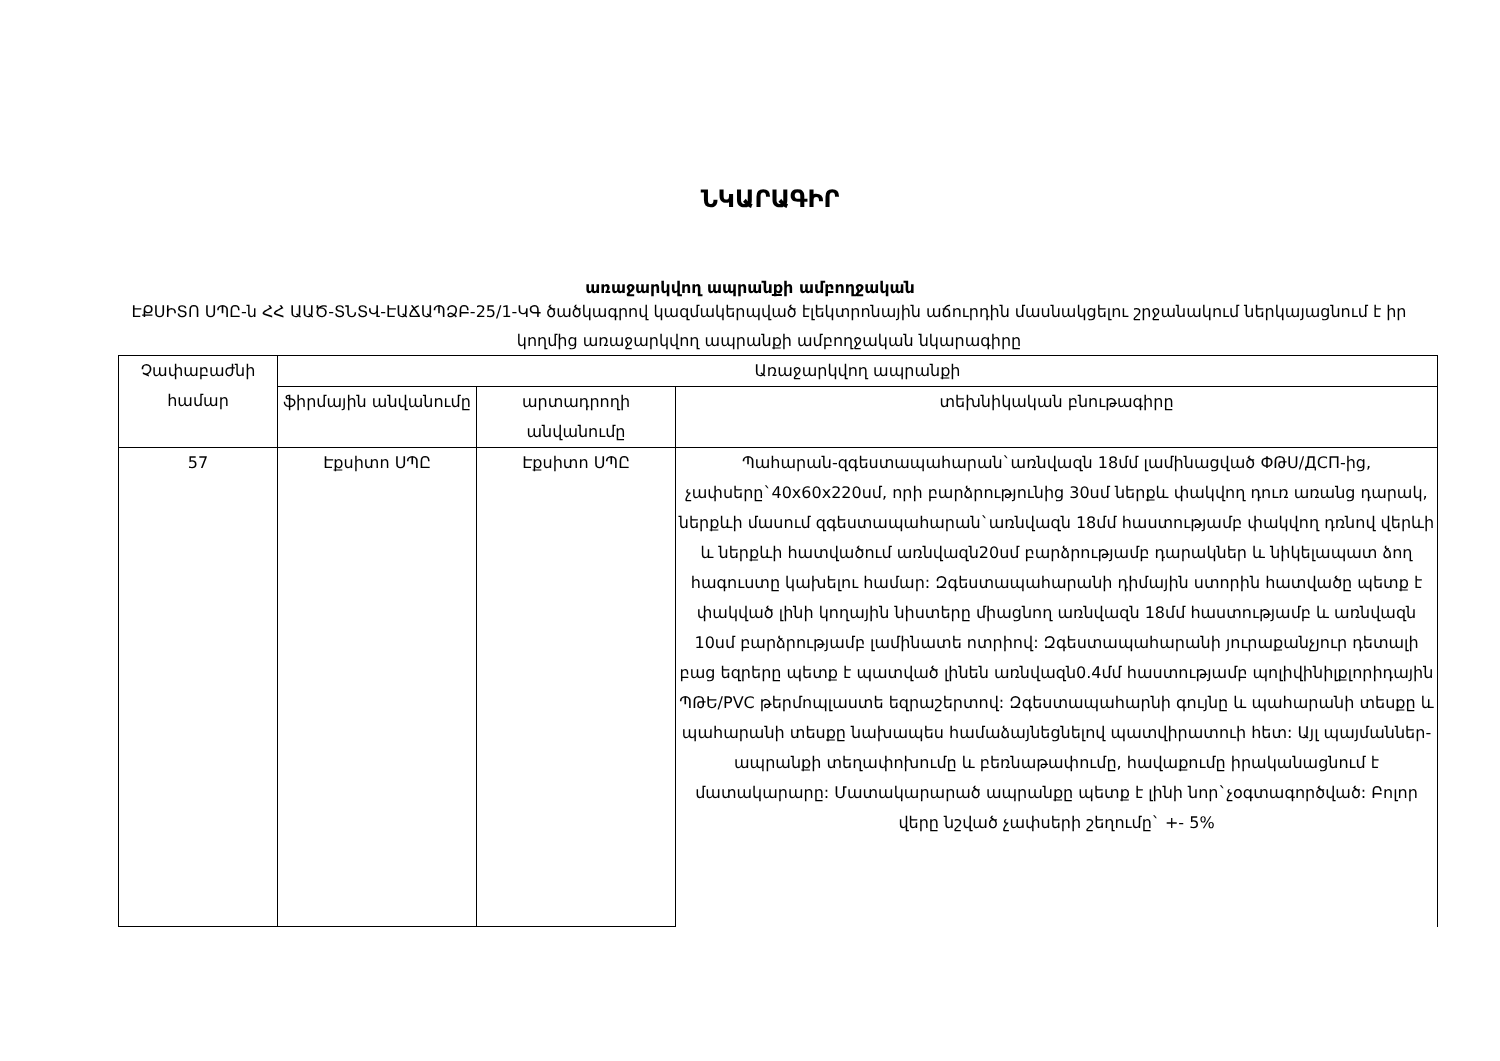ՆԿԱՐԱԳԻՐ
առաջարկվող ապրանքի ամբողջական
ԷՔՍԻՏՈ ՍՊԸ-ն ՀՀ ԱԱԾ-ՏՆՏՎ-ԷԱՃԱՊՁԲ-25/1-ԿԳ ծածկագրով կազմակերպված էլեկտրոնային աճուրդին մասնակցելու շրջանակում ներկայացնում է իր կողմից առաջարկվող ապրանքի ամբողջական նկարագիրը
| Չափաբաժնի համար | Առաջարկվող ապրանքի | | |
| --- | --- | --- | --- |
| | ֆիրմային անվանումը | արտադրողի անվանումը | տեխնիկական բնութագիրը |
| 57 | Էքսիտո ՍՊԸ | Էքսիտո ՍՊԸ | Պահարան-զգեստապահարան`առնվազն 18մմ լամինացված ՓԹՍ/ДСП-ից, չափսերը`40x60x220սմ, որի բարձրությունից 30սմ ներքև փակվող դուռ առանց դարակ, ներքևի մասում զգեստապահարան`առնվազն 18մմ հաստությամբ փակվող դռնով վերևի և ներքևի հատվածում առնվազն20սմ բարձրությամբ դարակներ և նիկելապատ ձող հագուստը կախելու համար: Զգեստապահարանի դիմային ստորին հատվածը պետք է փակված լինի կողային նիստերը միացնող առնվազն 18մմ հաստությամբ և առնվազն 10սմ բարձրությամբ լամինատե ոտրիով: Զգեստապահարանի յուրաքանչյուր դետալի բաց եզրերը պետք է պատված լինեն առնվազն0.4մմ հաստությամբ պոլիվինիլքլորիդային ՊԹԵ/PVC թերմոպլաստե եզրաշերտով: Զգեստապահարնի գույնը և պահարանի տեսքը և պահարանի տեսքը նախապես համաձայնեցնելով պատվիրատուի հետ: Այլ պայմաններ- ապրանքի տեղափոխումը և բեռնաթափումը, հավաքումը իրականացնում է մատակարարը: Մատակարարած ապրանքը պետք է լինի նոր`չօգտագործված: Բոլոր վերը նշված չափսերի շեղումը` +- 5% |